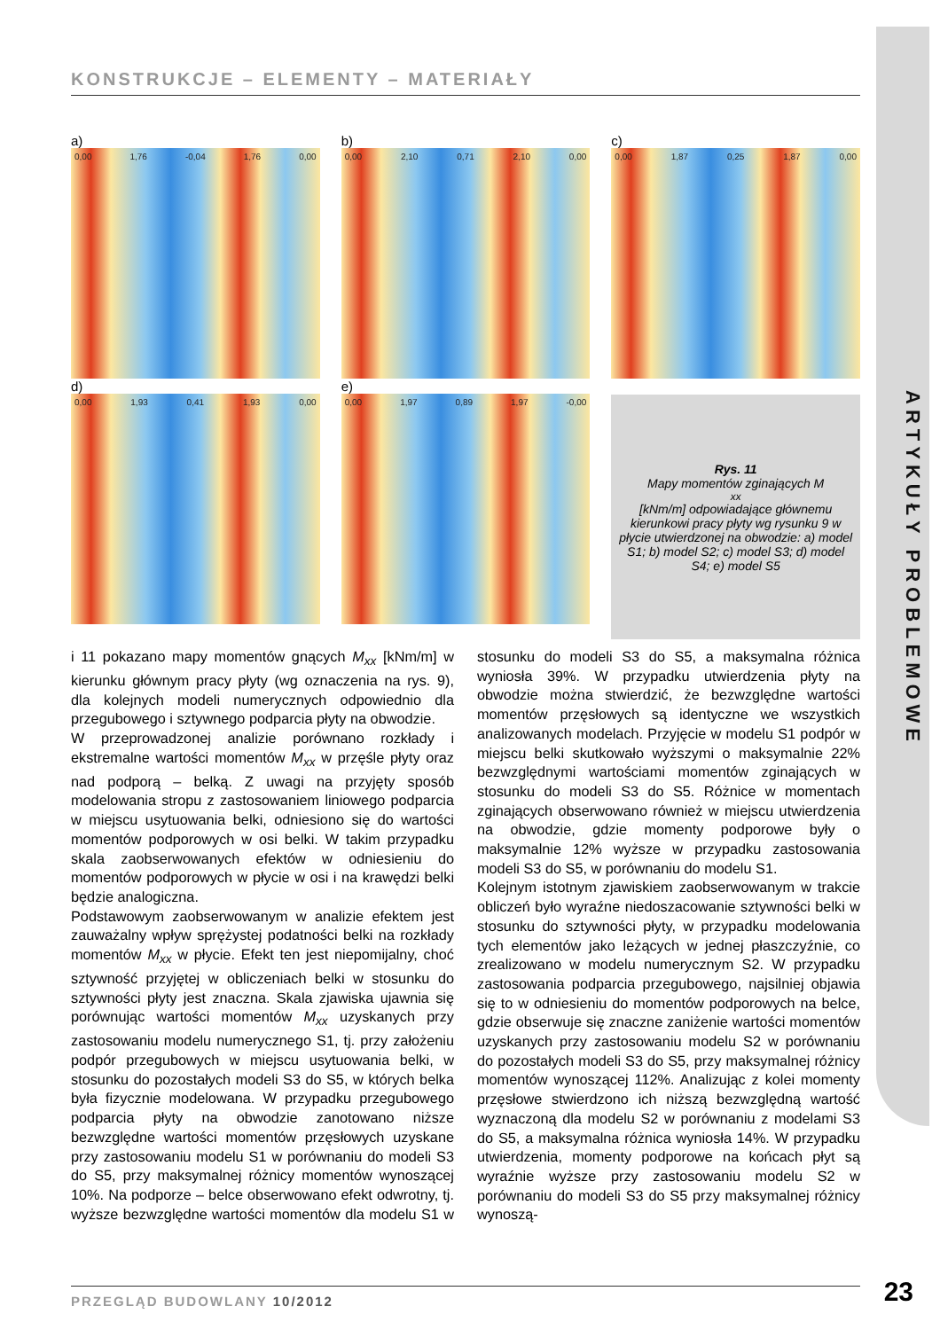KONSTRUKCJE – ELEMENTY – MATERIAŁY
a)
0,00 1,76 -0,04 1,76 0,00
b)
0,00 2,10 0,71 2,10 0,00
c)
0,00 1,87 0,25 1,87 0,00
d)
0,00 1,93 0,41 1,93 0,00
e)
0,00 1,97 0,89 1,97 -0,00
Rys. 11
Mapy momentów zginających M<sub>xx</sub> [kNm/m] odpowiadające głównemu kierunkowi pracy płyty wg rysunku 9 w płycie utwierdzonej na obwodzie: a) model S1; b) model S2; c) model S3; d) model S4; e) model S5
i 11 pokazano mapy momentów gnących M<sub>xx</sub> [kNm/m] w kierunku głównym pracy płyty (wg oznaczenia na rys. 9), dla kolejnych modeli numerycznych odpowiednio dla przegubowego i sztywnego podparcia płyty na obwodzie.
W przeprowadzonej analizie porównano rozkłady i ekstremalne wartości momentów M<sub>xx</sub> w przęśle płyty oraz nad podporą – belką. Z uwagi na przyjęty sposób modelowania stropu z zastosowaniem liniowego podparcia w miejscu usytuowania belki, odniesiono się do wartości momentów podporowych w osi belki. W takim przypadku skala zaobserwowanych efektów w odniesieniu do momentów podporowych w płycie w osi i na krawędzi belki będzie analogiczna.
Podstawowym zaobserwowanym w analizie efektem jest zauważalny wpływ sprężystej podatności belki na rozkłady momentów M<sub>xx</sub> w płycie. Efekt ten jest niepomijalny, choć sztywność przyjętej w obliczeniach belki w stosunku do sztywności płyty jest znaczna. Skala zjawiska ujawnia się porównując wartości momentów M<sub>xx</sub> uzyskanych przy zastosowaniu modelu numerycznego S1, tj. przy założeniu podpór przegubowych w miejscu usytuowania belki, w stosunku do pozostałych modeli S3 do S5, w których belka była fizycznie modelowana. W przypadku przegubowego podparcia płyty na obwodzie zanotowano niższe bezwzględne wartości momentów przęsłowych uzyskane przy zastosowaniu modelu S1 w porównaniu do modeli S3 do S5, przy maksymalnej różnicy momentów wynoszącej 10%. Na podporze – belce obserwowano efekt odwrotny, tj. wyższe bezwzględne wartości momentów dla modelu S1 w stosunku do modeli S3 do S5, a maksymalna różnica wyniosła 39%. W przypadku utwierdzenia płyty na obwodzie można stwierdzić, że bezwzględne wartości momentów przęsłowych są identyczne we wszystkich analizowanych modelach. Przyjęcie w modelu S1 podpór w miejscu belki skutkowało wyższymi o maksymalnie 22% bezwzględnymi wartościami momentów zginających w stosunku do modeli S3 do S5. Różnice w momentach zginających obserwowano również w miejscu utwierdzenia na obwodzie, gdzie momenty podporowe były o maksymalnie 12% wyższe w przypadku zastosowania modeli S3 do S5, w porównaniu do modelu S1.
Kolejnym istotnym zjawiskiem zaobserwowanym w trakcie obliczeń było wyraźne niedoszacowanie sztywności belki w stosunku do sztywności płyty, w przypadku modelowania tych elementów jako leżących w jednej płaszczyźnie, co zrealizowano w modelu numerycznym S2. W przypadku zastosowania podparcia przegubowego, najsilniej objawia się to w odniesieniu do momentów podporowych na belce, gdzie obserwuje się znaczne zaniżenie wartości momentów uzyskanych przy zastosowaniu modelu S2 w porównaniu do pozostałych modeli S3 do S5, przy maksymalnej różnicy momentów wynoszącej 112%. Analizując z kolei momenty przęsłowe stwierdzono ich niższą bezwzględną wartość wyznaczoną dla modelu S2 w porównaniu z modelami S3 do S5, a maksymalna różnica wyniosła 14%. W przypadku utwierdzenia, momenty podporowe na końcach płyt są wyraźnie wyższe przy zastosowaniu modelu S2 w porównaniu do modeli S3 do S5 przy maksymalnej różnicy wynoszą-
ARTYKUŁY PROBLEMOWE
PRZEGLĄD BUDOWLANY 10/2012 23